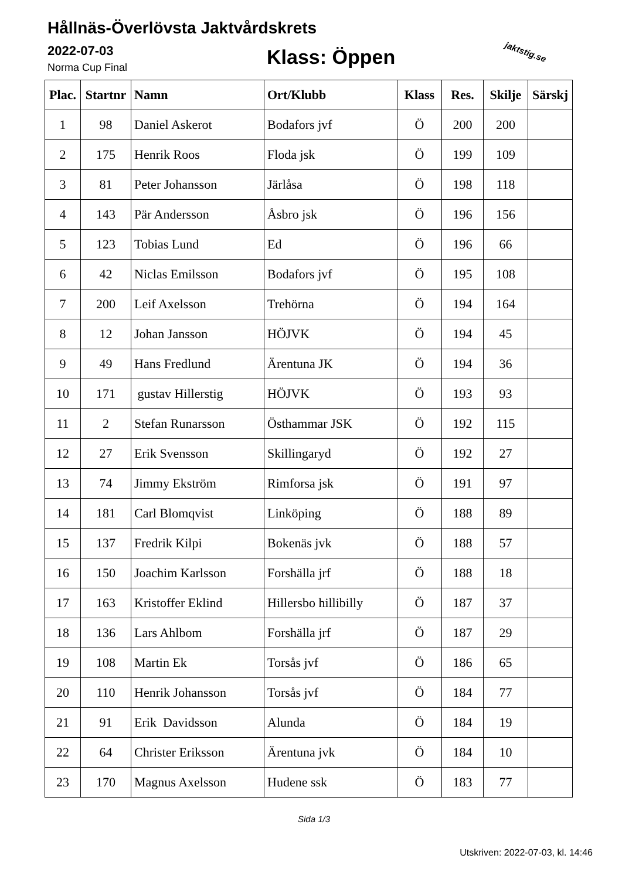Hållnäs-Överlövsta Jaktvårdskrets
2022-07-03
Norma Cup Final Klass: Öppen jaktstig.se
| Plac. | Startnr | Namn | Ort/Klubb | Klass | Res. | Skilje | Särskj |
| --- | --- | --- | --- | --- | --- | --- | --- |
| 1 | 98 | Daniel Askerot | Bodafors jvf | Ö | 200 | 200 | |
| 2 | 175 | Henrik Roos | Floda jsk | Ö | 199 | 109 | |
| 3 | 81 | Peter Johansson | Järlåsa | Ö | 198 | 118 | |
| 4 | 143 | Pär Andersson | Åsbro jsk | Ö | 196 | 156 | |
| 5 | 123 | Tobias Lund | Ed | Ö | 196 | 66 | |
| 6 | 42 | Niclas Emilsson | Bodafors jvf | Ö | 195 | 108 | |
| 7 | 200 | Leif Axelsson | Trehörna | Ö | 194 | 164 | |
| 8 | 12 | Johan Jansson | HÖJVK | Ö | 194 | 45 | |
| 9 | 49 | Hans Fredlund | Ärentuna JK | Ö | 194 | 36 | |
| 10 | 171 | gustav Hillerstig | HÖJVK | Ö | 193 | 93 | |
| 11 | 2 | Stefan Runarsson | Östhammar JSK | Ö | 192 | 115 | |
| 12 | 27 | Erik Svensson | Skillingaryd | Ö | 192 | 27 | |
| 13 | 74 | Jimmy Ekström | Rimforsa jsk | Ö | 191 | 97 | |
| 14 | 181 | Carl Blomqvist | Linköping | Ö | 188 | 89 | |
| 15 | 137 | Fredrik Kilpi | Bokenäs jvk | Ö | 188 | 57 | |
| 16 | 150 | Joachim Karlsson | Forshälla jrf | Ö | 188 | 18 | |
| 17 | 163 | Kristoffer Eklind | Hillersbo hillibilly | Ö | 187 | 37 | |
| 18 | 136 | Lars Ahlbom | Forshälla jrf | Ö | 187 | 29 | |
| 19 | 108 | Martin Ek | Torsås jvf | Ö | 186 | 65 | |
| 20 | 110 | Henrik Johansson | Torsås jvf | Ö | 184 | 77 | |
| 21 | 91 | Erik Davidsson | Alunda | Ö | 184 | 19 | |
| 22 | 64 | Christer Eriksson | Ärentuna jvk | Ö | 184 | 10 | |
| 23 | 170 | Magnus Axelsson | Hudene ssk | Ö | 183 | 77 | |
Sida 1/3
Utskriven: 2022-07-03, kl. 14:46